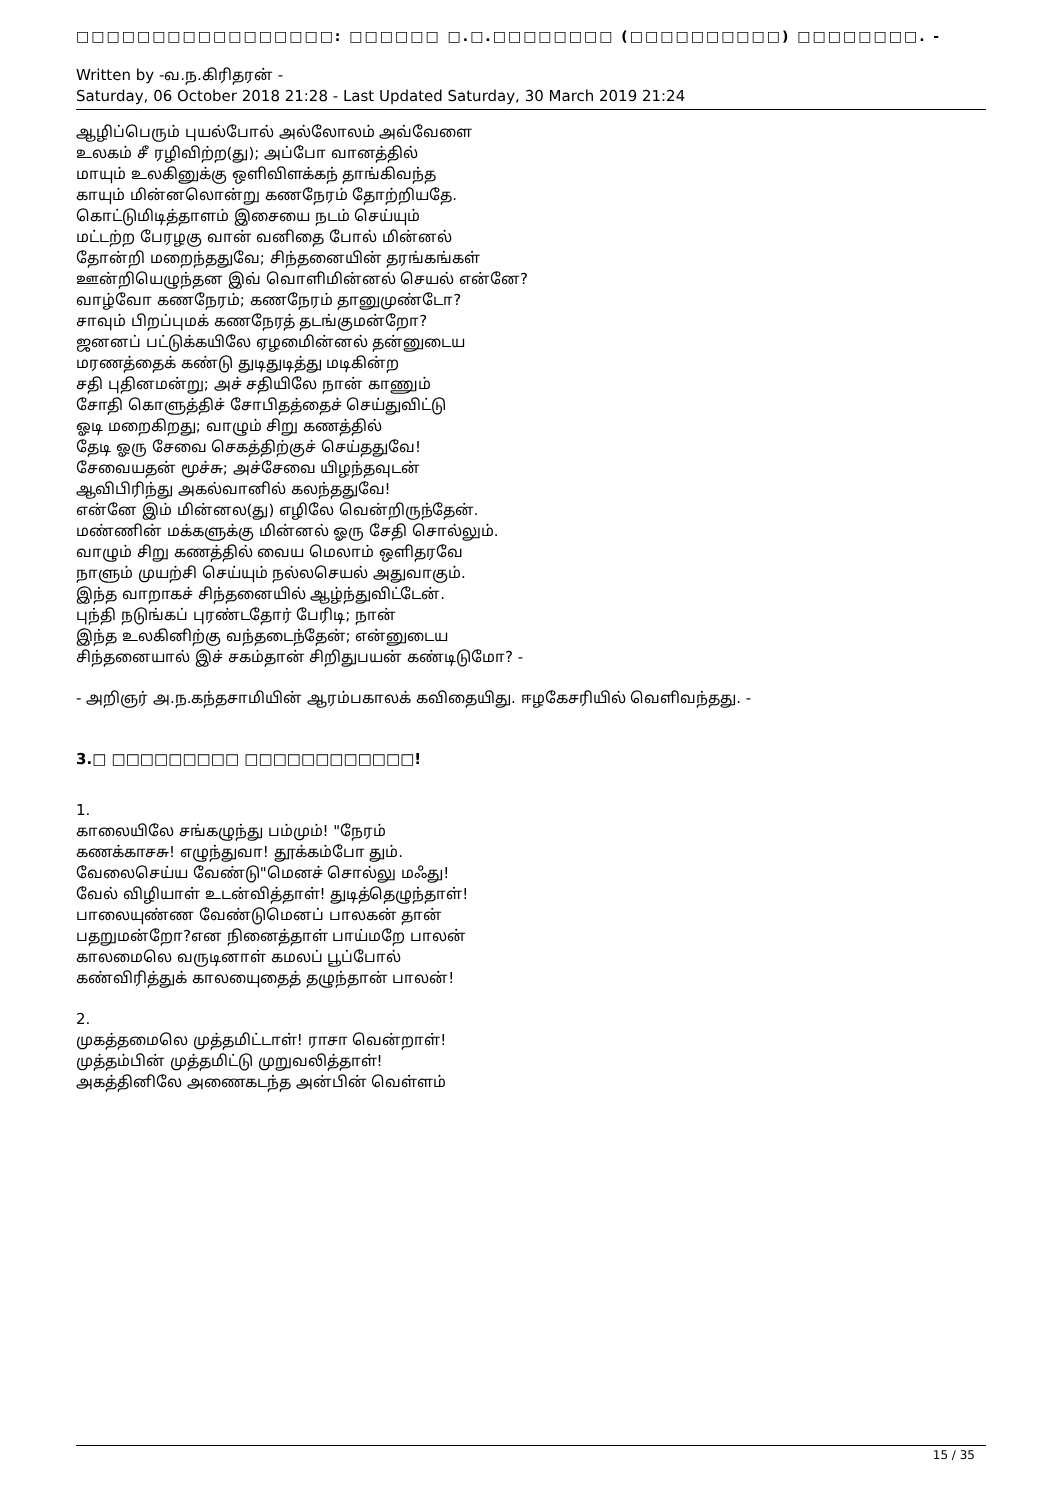□□□□□□□□□□□□□□□□□: □□□□□□ □.□.□□□□□□□□ (□□□□□□□□□□) □□□□□□□□. -
Written by -வ.ந.கிரிதரன் -
Saturday, 06 October 2018 21:28 - Last Updated Saturday, 30 March 2019 21:24
ஆழிப்பெரும் புயல்போல் அல்லோலம் அவ்வேளை
உலகம் சீ ரழிவிற்ற(து); அப்போ வானத்தில்
மாயும் உலகினுக்கு ஒளிவிளக்கந் தாங்கிவந்த
காயும் மின்னலொன்று கணநேரம் தோற்றியதே.
கொட்டுமிடித்தாளம் இசையை நடம் செய்யும்
மட்டற்ற பேரழகு வான் வனிதை போல் மின்னல்
தோன்றி மறைந்ததுவே; சிந்தனையின் தரங்கங்கள்
ஊன்றியெழுந்தன இவ் வொளிமின்னல் செயல் என்னே?
வாழ்வோ கணநேரம்; கணநேரம் தானுமுண்டோ?
சாவும் பிறப்புமக் கணநேரத் தடங்குமன்றோ?
ஜனனப் பட்டுக்கயிலே ஏழமைின்னல் தன்னுடைய
மரணத்தைக் கண்டு துடிதுடித்து மடிகின்ற
சதி புதினமன்று; அச் சதியிலே நான் காணும்
சோதி கொளுத்திச் சோபிதத்தைச் செய்துவிட்டு
ஓடி மறைகிறது; வாழும் சிறு கணத்தில்
தேடி ஓரு சேவை செகத்திற்குச் செய்ததுவே!
சேவையதன் மூச்சு; அச்சேவை யிழந்தவுடன்
ஆவிபிரிந்து அகல்வானில் கலந்ததுவே!
என்னே இம் மின்னல(து) எழிலே வென்றிருந்தேன்.
மண்ணின் மக்களுக்கு மின்னல் ஓரு சேதி சொல்லும்.
வாழும் சிறு கணத்தில் வைய மெலாம் ஒளிதரவே
நாளும் முயற்சி செய்யும் நல்லசெயல் அதுவாகும்.
இந்த வாறாகச் சிந்தனையில் ஆழ்ந்துவிட்டேன்.
புந்தி நடுங்கப் புரண்டதோர் பேரிடி; நான்
இந்த உலகினிற்கு வந்தடைந்தேன்; என்னுடைய
சிந்தனையால் இச் சகம்தான் சிறிதுபயன் கண்டிடுமோ? -
- அறிஞர் அ.ந.கந்தசாமியின் ஆரம்பகாலக் கவிதையிது. ஈழகேசரியில் வெளிவந்தது. -
3.□ □□□□□□□□□ □□□□□□□□□□□□!
1.
காலையிலே சங்கழுந்து பம்மும்! "நேரம்
கணக்காசசு! எழுந்துவா! தூக்கம்போ தும்.
வேலைசெய்ய வேண்டு"மெனச் சொல்லு மஃது!
வேல் விழியாள் உடன்வித்தாள்! துடித்தெழுந்தாள்!
பாலையுண்ண வேண்டுமெனப் பாலகன் தான்
பதறுமன்றோ?என நினைத்தாள் பாய்மறே பாலன்
காலமைலெ வருடினாள் கமலப் பூப்போல்
கண்விரித்துக் காலயைுதைத் தழுந்தான் பாலன்!
2.
முகத்தமைலெ முத்தமிட்டாள்! ராசா வென்றாள்!
முத்தம்பின் முத்தமிட்டு முறுவலித்தாள்!
அகத்தினிலே அணைகடந்த அன்பின் வெள்ளம்
15 / 35